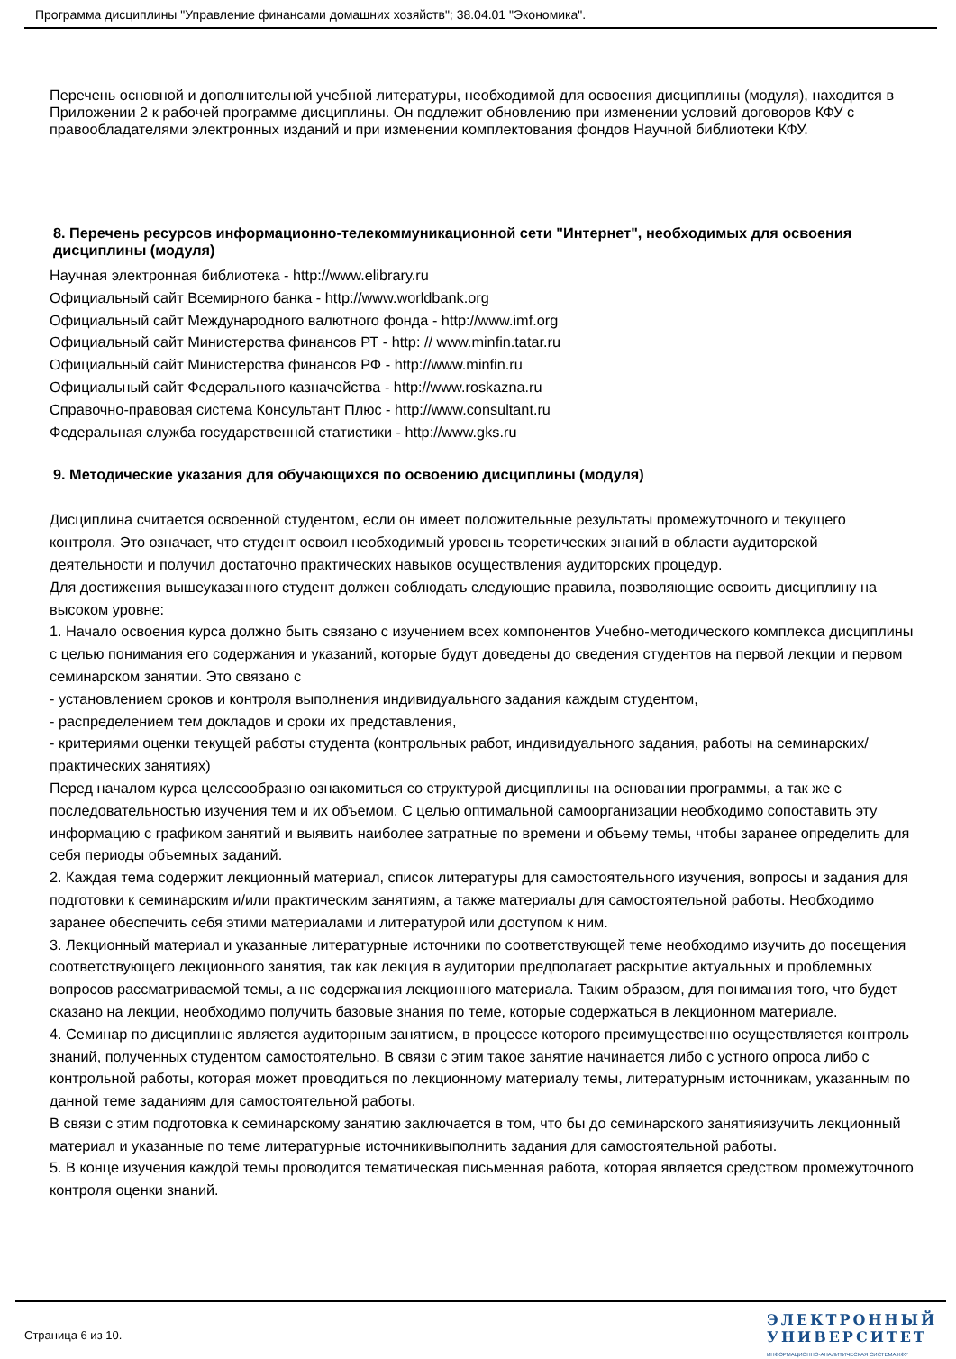Программа дисциплины "Управление финансами домашних хозяйств"; 38.04.01 "Экономика".
Перечень основной и дополнительной учебной литературы, необходимой для освоения дисциплины (модуля), находится в Приложении 2 к рабочей программе дисциплины. Он подлежит обновлению при изменении условий договоров КФУ с правообладателями электронных изданий и при изменении комплектования фондов Научной библиотеки КФУ.
8. Перечень ресурсов информационно-телекоммуникационной сети "Интернет", необходимых для освоения дисциплины (модуля)
Научная электронная библиотека - http://www.elibrary.ru
Официальный сайт Всемирного банка - http://www.worldbank.org
Официальный сайт Международного валютного фонда - http://www.imf.org
Официальный сайт Министерства финансов РТ - http: // www.minfin.tatar.ru
Официальный сайт Министерства финансов РФ - http://www.minfin.ru
Официальный сайт Федерального казначейства - http://www.roskazna.ru
Справочно-правовая система Консультант Плюс - http://www.consultant.ru
Федеральная служба государственной статистики - http://www.gks.ru
9. Методические указания для обучающихся по освоению дисциплины (модуля)
Дисциплина считается освоенной студентом, если он имеет положительные результаты промежуточного и текущего контроля. Это означает, что студент освоил необходимый уровень теоретических знаний в области аудиторской деятельности и получил достаточно практических навыков осуществления аудиторских процедур.
Для достижения вышеуказанного студент должен соблюдать следующие правила, позволяющие освоить дисциплину на высоком уровне:
1. Начало освоения курса должно быть связано с изучением всех компонентов Учебно-методического комплекса дисциплины с целью понимания его содержания и указаний, которые будут доведены до сведения студентов на первой лекции и первом семинарском занятии. Это связано с
- установлением сроков и контроля выполнения индивидуального задания каждым студентом,
- распределением тем докладов и сроки их представления,
- критериями оценки текущей работы студента (контрольных работ, индивидуального задания, работы на семинарских/практических занятиях)
Перед началом курса целесообразно ознакомиться со структурой дисциплины на основании программы, а так же с последовательностью изучения тем и их объемом. С целью оптимальной самоорганизации необходимо сопоставить эту информацию с графиком занятий и выявить наиболее затратные по времени и объему темы, чтобы заранее определить для себя периоды объемных заданий.
2. Каждая тема содержит лекционный материал, список литературы для самостоятельного изучения, вопросы и задания для подготовки к семинарским и/или практическим занятиям, а также материалы для самостоятельной работы. Необходимо заранее обеспечить себя этими материалами и литературой или доступом к ним.
3. Лекционный материал и указанные литературные источники по соответствующей теме необходимо изучить до посещения соответствующего лекционного занятия, так как лекция в аудитории предполагает раскрытие актуальных и проблемных вопросов рассматриваемой темы, а не содержания лекционного материала. Таким образом, для понимания того, что будет сказано на лекции, необходимо получить базовые знания по теме, которые содержаться в лекционном материале.
4. Семинар по дисциплине является аудиторным занятием, в процессе которого преимущественно осуществляется контроль знаний, полученных студентом самостоятельно. В связи с этим такое занятие начинается либо с устного опроса либо с контрольной работы, которая может проводиться по лекционному материалу темы, литературным источникам, указанным по данной теме заданиям для самостоятельной работы.
В связи с этим подготовка к семинарскому занятию заключается в том, что бы до семинарского занятияизучить лекционный материал и указанные по теме литературные источникивыполнить задания для самостоятельной работы.
5. В конце изучения каждой темы проводится тематическая письменная работа, которая является средством промежуточного контроля оценки знаний.
Страница 6 из 10.
ЭЛЕКТРОННЫЙ
УНИВЕРСИТЕТ
ИНФОРМАЦИОННО-АНАЛИТИЧЕСКАЯ СИСТЕМА КФУ